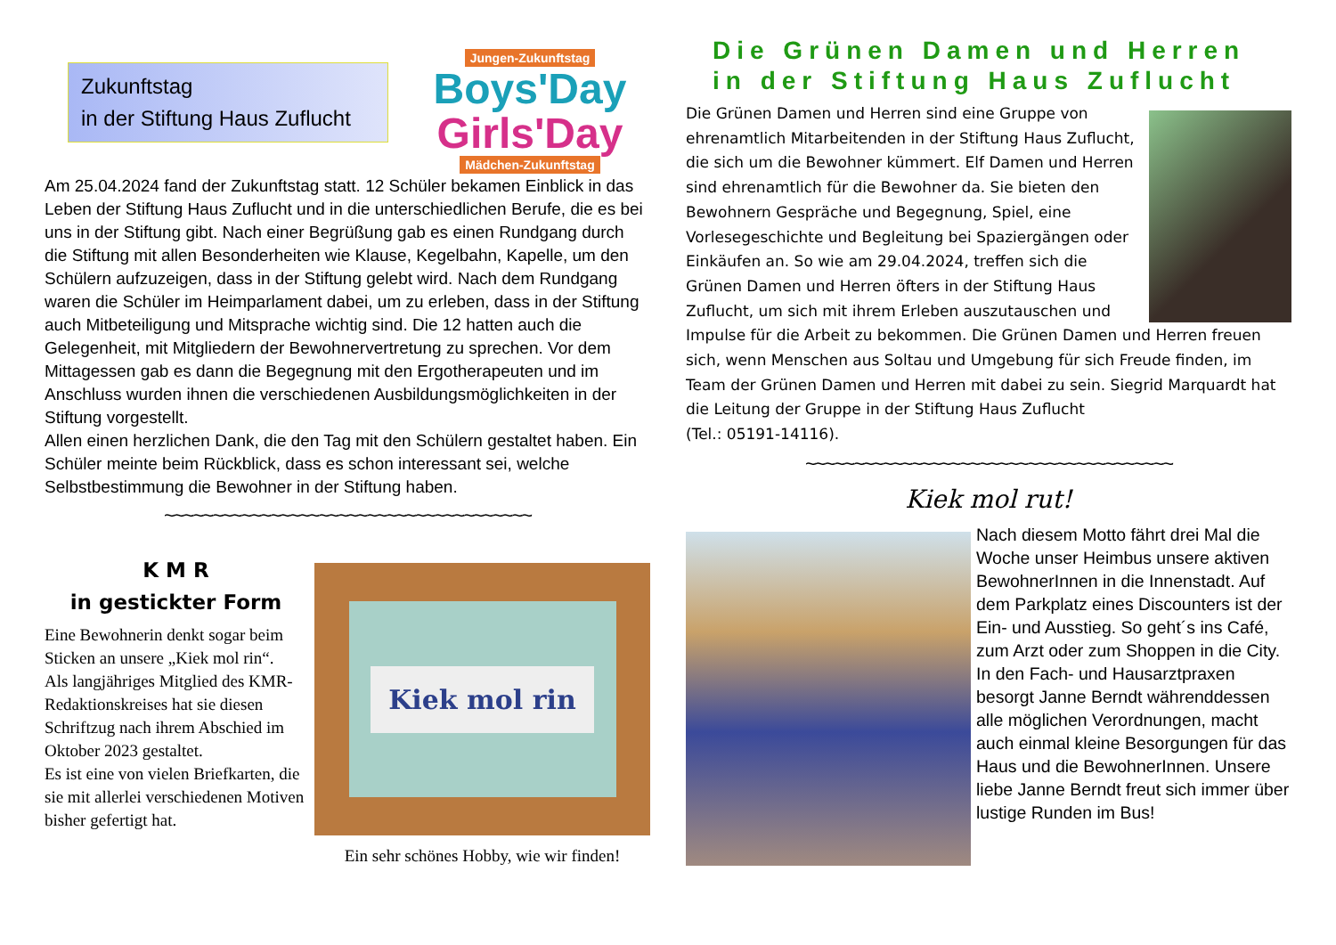Jungen-Zukunftstag
Boys'Day
Girls'Day
Mädchen-Zukunftstag
Zukunftstag
in der Stiftung Haus Zuflucht
Am 25.04.2024 fand der Zukunftstag statt. 12 Schüler bekamen Einblick in das Leben der Stiftung Haus Zuflucht und in die unterschiedlichen Berufe, die es bei uns in der Stiftung gibt. Nach einer Begrüßung gab es einen Rundgang durch die Stiftung mit allen Besonderheiten wie Klause, Kegelbahn, Kapelle, um den Schülern aufzuzeigen, dass in der Stiftung gelebt wird. Nach dem Rundgang waren die Schüler im Heimparlament dabei, um zu erleben, dass in der Stiftung auch Mitbeteiligung und Mitsprache wichtig sind. Die 12 hatten auch die Gelegenheit, mit Mitgliedern der Bewohnervertretung zu sprechen. Vor dem Mittagessen gab es dann die Begegnung mit den Ergotherapeuten und im Anschluss wurden ihnen die verschiedenen Ausbildungsmöglichkeiten in der Stiftung vorgestellt.
Allen einen herzlichen Dank, die den Tag mit den Schülern gestaltet haben. Ein Schüler meinte beim Rückblick, dass es schon interessant sei, welche Selbstbestimmung die Bewohner in der Stiftung haben.
~~~~~~~~~~~~~~~~~~~~~~~~~~~~~~~~~~~~~~
K M R
in gestickter Form
Eine Bewohnerin denkt sogar beim Sticken an unsere „Kiek mol rin“.
Als langjähriges Mitglied des KMR-Redaktionskreises hat sie diesen Schriftzug nach ihrem Abschied im Oktober 2023 gestaltet.
Es ist eine von vielen Briefkarten, die sie mit allerlei verschiedenen Motiven bisher gefertigt hat.
Kiek mol rin
Ein sehr schönes Hobby, wie wir finden!
Die Grünen Damen und Herren in der Stiftung Haus Zuflucht
Die Grünen Damen und Herren sind eine Gruppe von ehrenamtlich Mitarbeitenden in der Stiftung Haus Zuflucht, die sich um die Bewohner kümmert. Elf Damen und Herren sind ehrenamtlich für die Bewohner da. Sie bieten den Bewohnern Gespräche und Begegnung, Spiel, eine Vorlesegeschichte und Begleitung bei Spaziergängen oder Einkäufen an. So wie am 29.04.2024, treffen sich die Grünen Damen und Herren öfters in der Stiftung Haus Zuflucht, um sich mit ihrem Erleben auszutauschen und Impulse für die Arbeit zu bekommen. Die Grünen Damen und Herren freuen sich, wenn Menschen aus Soltau und Umgebung für sich Freude finden, im Team der Grünen Damen und Herren mit dabei zu sein. Siegrid Marquardt hat die Leitung der Gruppe in der Stiftung Haus Zuflucht
(Tel.: 05191-14116).
~~~~~~~~~~~~~~~~~~~~~~~~~~~~~~~~~~~~~~
Kiek mol rut!
Nach diesem Motto fährt drei Mal die Woche unser Heimbus unsere aktiven BewohnerInnen in die Innenstadt. Auf dem Parkplatz eines Discounters ist der Ein- und Ausstieg. So geht´s ins Café, zum Arzt oder zum Shoppen in die City. In den Fach- und Hausarztpraxen besorgt Janne Berndt währenddessen alle möglichen Verordnungen, macht auch einmal kleine Besorgungen für das Haus und die BewohnerInnen. Unsere liebe Janne Berndt freut sich immer über lustige Runden im Bus!